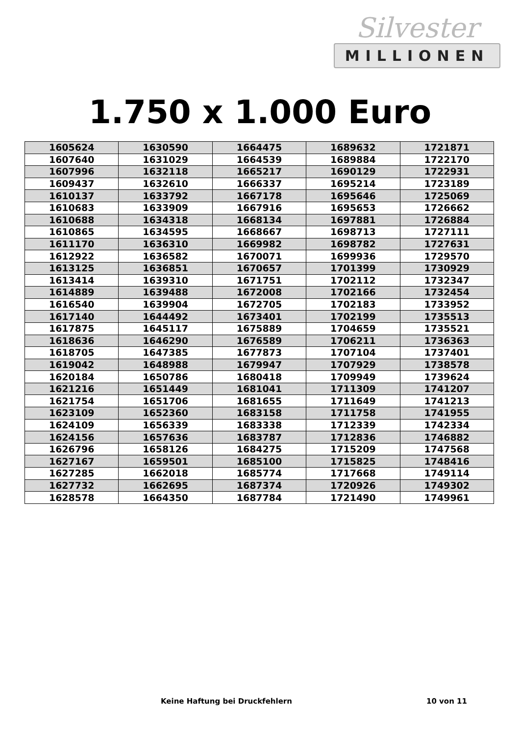Silvester
MILLIONEN
1.750 x 1.000 Euro
| 1605624 | 1630590 | 1664475 | 1689632 | 1721871 |
| 1607640 | 1631029 | 1664539 | 1689884 | 1722170 |
| 1607996 | 1632118 | 1665217 | 1690129 | 1722931 |
| 1609437 | 1632610 | 1666337 | 1695214 | 1723189 |
| 1610137 | 1633792 | 1667178 | 1695646 | 1725069 |
| 1610683 | 1633909 | 1667916 | 1695653 | 1726662 |
| 1610688 | 1634318 | 1668134 | 1697881 | 1726884 |
| 1610865 | 1634595 | 1668667 | 1698713 | 1727111 |
| 1611170 | 1636310 | 1669982 | 1698782 | 1727631 |
| 1612922 | 1636582 | 1670071 | 1699936 | 1729570 |
| 1613125 | 1636851 | 1670657 | 1701399 | 1730929 |
| 1613414 | 1639310 | 1671751 | 1702112 | 1732347 |
| 1614889 | 1639488 | 1672008 | 1702166 | 1732454 |
| 1616540 | 1639904 | 1672705 | 1702183 | 1733952 |
| 1617140 | 1644492 | 1673401 | 1702199 | 1735513 |
| 1617875 | 1645117 | 1675889 | 1704659 | 1735521 |
| 1618636 | 1646290 | 1676589 | 1706211 | 1736363 |
| 1618705 | 1647385 | 1677873 | 1707104 | 1737401 |
| 1619042 | 1648988 | 1679947 | 1707929 | 1738578 |
| 1620184 | 1650786 | 1680418 | 1709949 | 1739624 |
| 1621216 | 1651449 | 1681041 | 1711309 | 1741207 |
| 1621754 | 1651706 | 1681655 | 1711649 | 1741213 |
| 1623109 | 1652360 | 1683158 | 1711758 | 1741955 |
| 1624109 | 1656339 | 1683338 | 1712339 | 1742334 |
| 1624156 | 1657636 | 1683787 | 1712836 | 1746882 |
| 1626796 | 1658126 | 1684275 | 1715209 | 1747568 |
| 1627167 | 1659501 | 1685100 | 1715825 | 1748416 |
| 1627285 | 1662018 | 1685774 | 1717668 | 1749114 |
| 1627732 | 1662695 | 1687374 | 1720926 | 1749302 |
| 1628578 | 1664350 | 1687784 | 1721490 | 1749961 |
Keine Haftung bei Druckfehlern 10 von 11